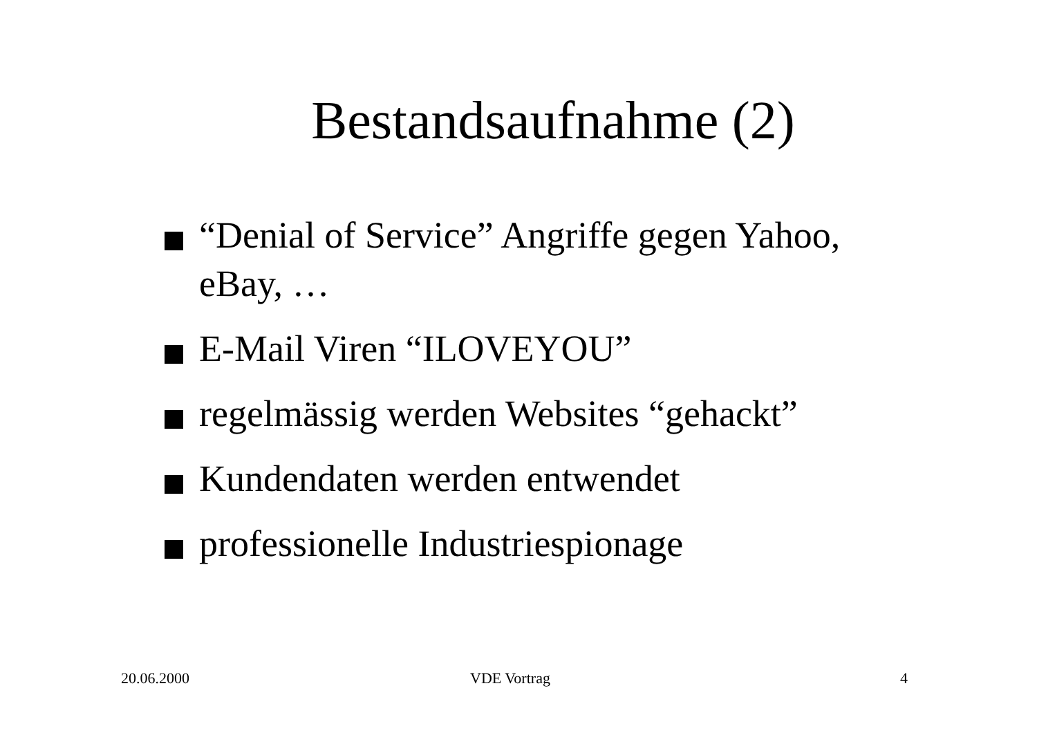Bestandsaufnahme (2)
“Denial of Service” Angriffe gegen Yahoo, eBay, …
E-Mail Viren “ILOVEYOU”
regelmässig werden Websites “gehackt”
Kundendaten werden entwendet
professionelle Industriespionage
20.06.2000 VDE Vortrag 4